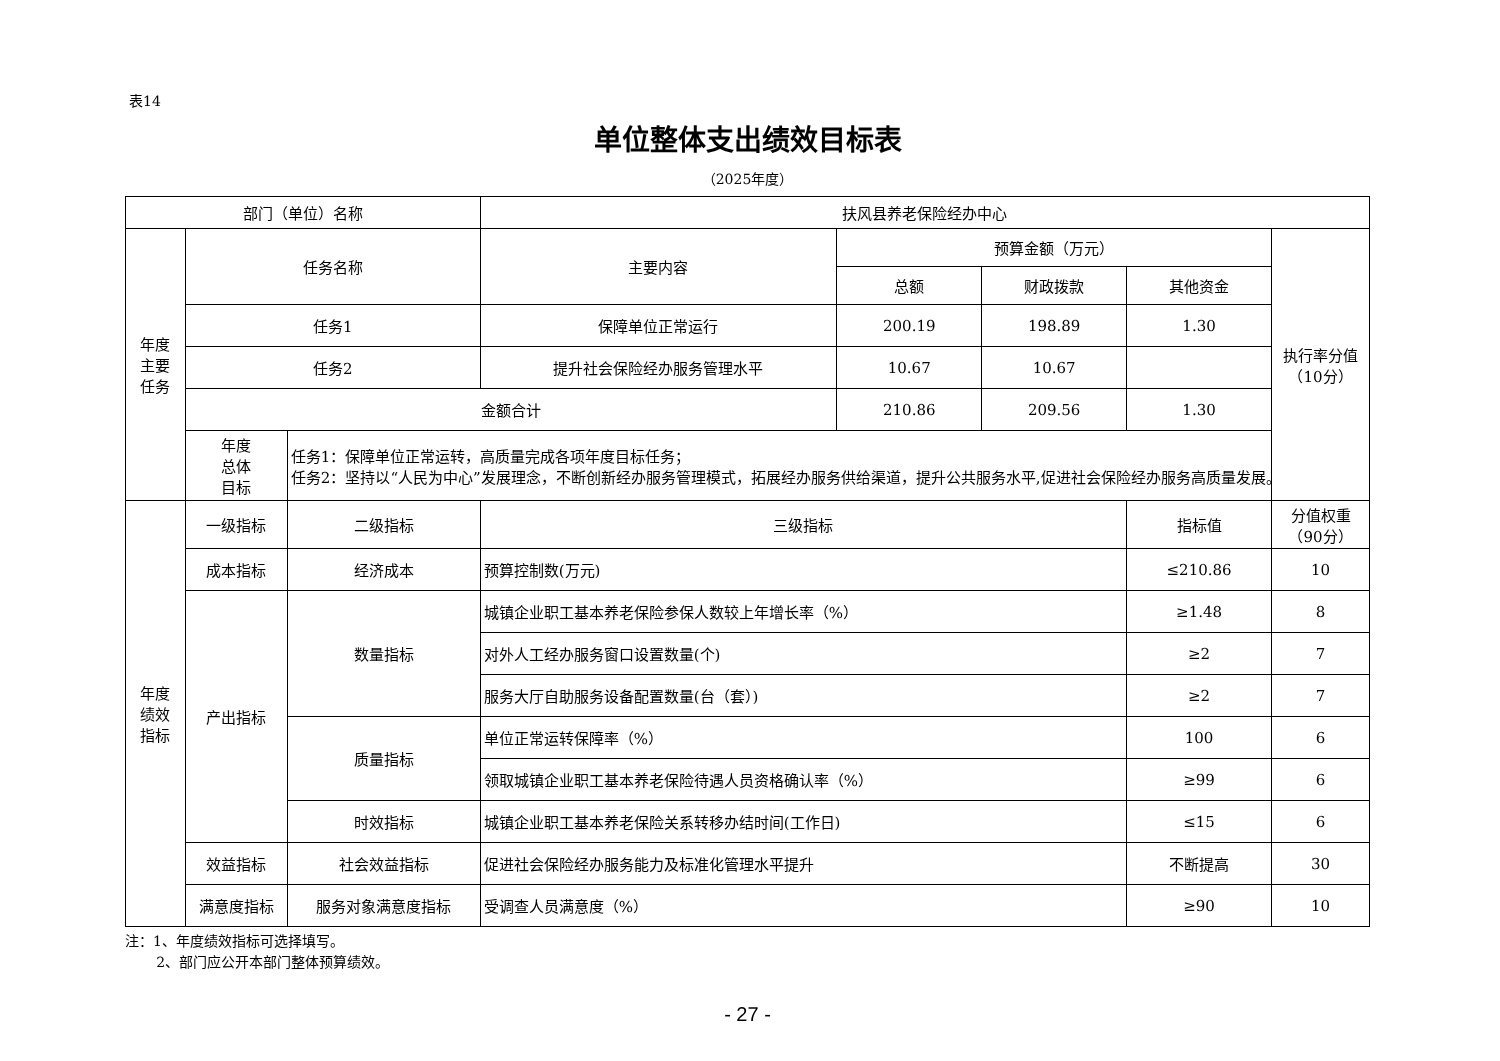表14
单位整体支出绩效目标表
（2025年度）
| 部门（单位）名称 | | | 扶风县养老保险经办中心 | | | | | |
| 年度 主要 任务 | 任务名称 | | 主要内容 | 预算金额（万元） | | | 执行率分值 （10分） | |
| | | | | 总额 | 财政拨款 | 其他资金 | | |
| | 任务1 | | 保障单位正常运行 | 200.19 | 198.89 | 1.30 | | |
| | 任务2 | | 提升社会保险经办服务管理水平 | 10.67 | 10.67 | | | |
| | 金额合计 | | | 210.86 | 209.56 | 1.30 | | |
| | 年度 总体 目标 | 任务1：保障单位正常运转，高质量完成各项年度目标任务； 任务2：坚持以“人民为中心”发展理念，不断创新经办服务管理模式，拓展经办服务供给渠道，提升公共服务水平,促进社会保险经办服务高质量发展。 | | | | | | |
| 年度 绩效 指标 | 一级指标 | 二级指标 | 三级指标 | | | | 指标值 | 分值权重 （90分） |
| | 成本指标 | 经济成本 | 预算控制数(万元) | | | ≤210.86 | 10 | |
| | 产出指标 | 数量指标 | 城镇企业职工基本养老保险参保人数较上年增长率（%） | | | ≥1.48 | 8 | |
| | | | 对外人工经办服务窗口设置数量(个) | | | ≥2 | 7 | |
| | | | 服务大厅自助服务设备配置数量(台（套）) | | | ≥2 | 7 | |
| | | 质量指标 | 单位正常运转保障率（%） | | | 100 | 6 | |
| | | | 领取城镇企业职工基本养老保险待遇人员资格确认率（%） | | | ≥99 | 6 | |
| | | 时效指标 | 城镇企业职工基本养老保险关系转移办结时间(工作日) | | | ≤15 | 6 | |
| | 效益指标 | 社会效益指标 | 促进社会保险经办服务能力及标准化管理水平提升 | | | 不断提高 | 30 | |
| | 满意度指标 | 服务对象满意度指标 | 受调查人员满意度（%） | | | ≥90 | 10 | |
注：1、年度绩效指标可选择填写。
2、部门应公开本部门整体预算绩效。
- 27 -